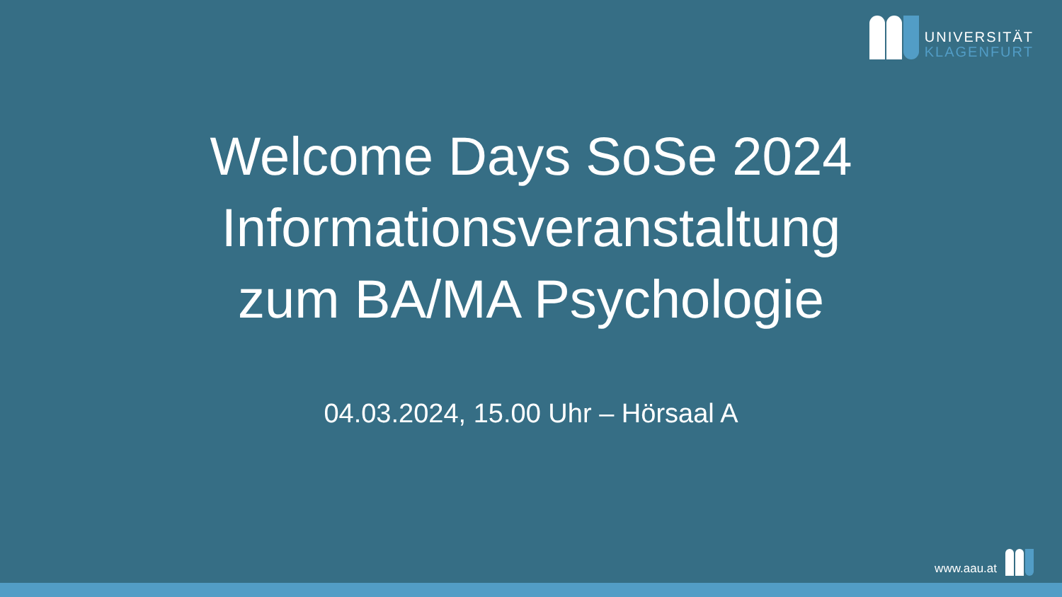UNIVERSITÄT
KLAGENFURT
Welcome Days SoSe 2024
Informationsveranstaltung
zum BA/MA Psychologie
04.03.2024, 15.00 Uhr – Hörsaal A
www.aau.at